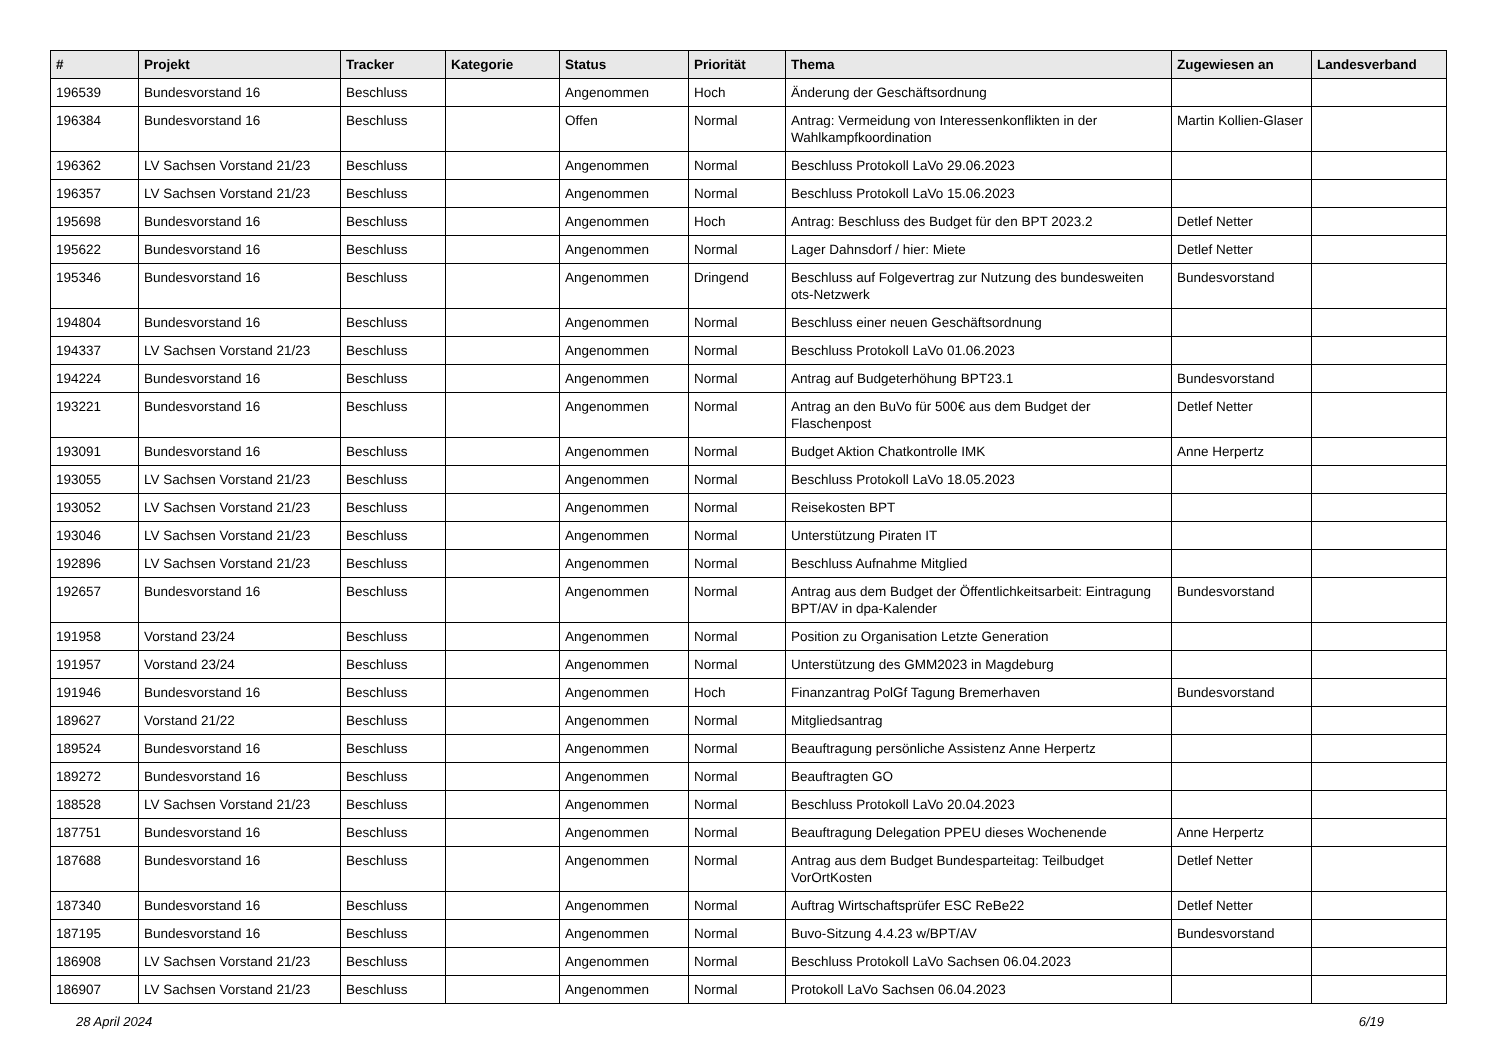| # | Projekt | Tracker | Kategorie | Status | Priorität | Thema | Zugewiesen an | Landesverband |
| --- | --- | --- | --- | --- | --- | --- | --- | --- |
| 196539 | Bundesvorstand 16 | Beschluss | | Angenommen | Hoch | Änderung der Geschäftsordnung | | |
| 196384 | Bundesvorstand 16 | Beschluss | | Offen | Normal | Antrag: Vermeidung von Interessenkonflikten in der Wahlkampfkoordination | Martin Kollien-Glaser | |
| 196362 | LV Sachsen Vorstand 21/23 | Beschluss | | Angenommen | Normal | Beschluss Protokoll LaVo 29.06.2023 | | |
| 196357 | LV Sachsen Vorstand 21/23 | Beschluss | | Angenommen | Normal | Beschluss Protokoll LaVo 15.06.2023 | | |
| 195698 | Bundesvorstand 16 | Beschluss | | Angenommen | Hoch | Antrag: Beschluss des Budget für den BPT 2023.2 | Detlef Netter | |
| 195622 | Bundesvorstand 16 | Beschluss | | Angenommen | Normal | Lager Dahnsdorf / hier: Miete | Detlef Netter | |
| 195346 | Bundesvorstand 16 | Beschluss | | Angenommen | Dringend | Beschluss auf Folgevertrag zur Nutzung des bundesweiten ots-Netzwerk | Bundesvorstand | |
| 194804 | Bundesvorstand 16 | Beschluss | | Angenommen | Normal | Beschluss einer neuen Geschäftsordnung | | |
| 194337 | LV Sachsen Vorstand 21/23 | Beschluss | | Angenommen | Normal | Beschluss Protokoll LaVo 01.06.2023 | | |
| 194224 | Bundesvorstand 16 | Beschluss | | Angenommen | Normal | Antrag auf Budgeterhöhung BPT23.1 | Bundesvorstand | |
| 193221 | Bundesvorstand 16 | Beschluss | | Angenommen | Normal | Antrag an den BuVo für 500€ aus dem Budget der Flaschenpost | Detlef Netter | |
| 193091 | Bundesvorstand 16 | Beschluss | | Angenommen | Normal | Budget Aktion Chatkontrolle IMK | Anne Herpertz | |
| 193055 | LV Sachsen Vorstand 21/23 | Beschluss | | Angenommen | Normal | Beschluss Protokoll LaVo 18.05.2023 | | |
| 193052 | LV Sachsen Vorstand 21/23 | Beschluss | | Angenommen | Normal | Reisekosten BPT | | |
| 193046 | LV Sachsen Vorstand 21/23 | Beschluss | | Angenommen | Normal | Unterstützung Piraten IT | | |
| 192896 | LV Sachsen Vorstand 21/23 | Beschluss | | Angenommen | Normal | Beschluss Aufnahme Mitglied | | |
| 192657 | Bundesvorstand 16 | Beschluss | | Angenommen | Normal | Antrag aus dem Budget der Öffentlichkeitsarbeit: Eintragung BPT/AV in dpa-Kalender | Bundesvorstand | |
| 191958 | Vorstand 23/24 | Beschluss | | Angenommen | Normal | Position zu Organisation Letzte Generation | | |
| 191957 | Vorstand 23/24 | Beschluss | | Angenommen | Normal | Unterstützung des GMM2023 in Magdeburg | | |
| 191946 | Bundesvorstand 16 | Beschluss | | Angenommen | Hoch | Finanzantrag PolGf Tagung Bremerhaven | Bundesvorstand | |
| 189627 | Vorstand 21/22 | Beschluss | | Angenommen | Normal | Mitgliedsantrag | | |
| 189524 | Bundesvorstand 16 | Beschluss | | Angenommen | Normal | Beauftragung persönliche Assistenz Anne Herpertz | | |
| 189272 | Bundesvorstand 16 | Beschluss | | Angenommen | Normal | Beauftragten GO | | |
| 188528 | LV Sachsen Vorstand 21/23 | Beschluss | | Angenommen | Normal | Beschluss Protokoll LaVo 20.04.2023 | | |
| 187751 | Bundesvorstand 16 | Beschluss | | Angenommen | Normal | Beauftragung Delegation PPEU dieses Wochenende | Anne Herpertz | |
| 187688 | Bundesvorstand 16 | Beschluss | | Angenommen | Normal | Antrag aus dem Budget Bundesparteitag: Teilbudget VorOrtKosten | Detlef Netter | |
| 187340 | Bundesvorstand 16 | Beschluss | | Angenommen | Normal | Auftrag Wirtschaftsprüfer ESC ReBe22 | Detlef Netter | |
| 187195 | Bundesvorstand 16 | Beschluss | | Angenommen | Normal | Buvo-Sitzung 4.4.23 w/BPT/AV | Bundesvorstand | |
| 186908 | LV Sachsen Vorstand 21/23 | Beschluss | | Angenommen | Normal | Beschluss Protokoll LaVo Sachsen 06.04.2023 | | |
| 186907 | LV Sachsen Vorstand 21/23 | Beschluss | | Angenommen | Normal | Protokoll LaVo Sachsen 06.04.2023 | | |
28 April 2024 6/19